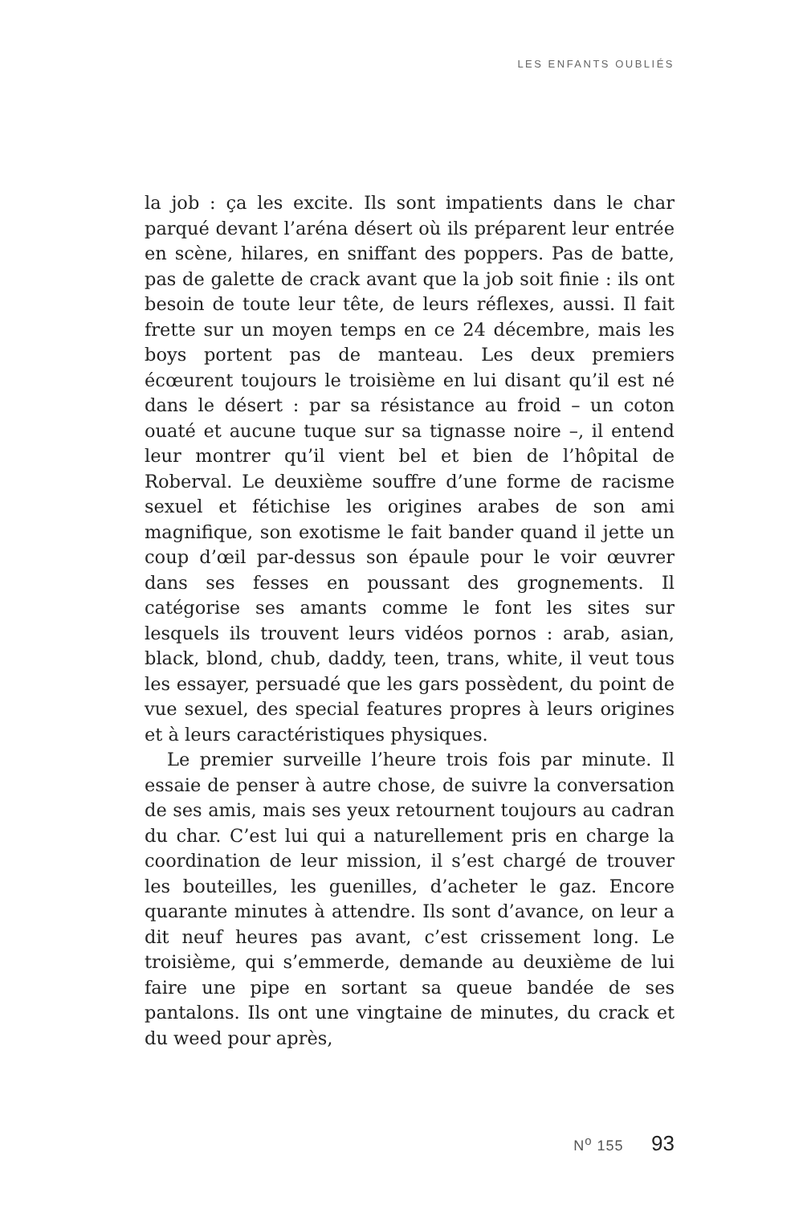LES ENFANTS OUBLIÉS
la job : ça les excite. Ils sont impatients dans le char parqué devant l’aréna désert où ils préparent leur entrée en scène, hilares, en sniffant des poppers. Pas de batte, pas de galette de crack avant que la job soit finie : ils ont besoin de toute leur tête, de leurs réflexes, aussi. Il fait frette sur un moyen temps en ce 24 décembre, mais les boys portent pas de manteau. Les deux premiers écœurent toujours le troisième en lui disant qu’il est né dans le désert : par sa résistance au froid – un coton ouaté et aucune tuque sur sa tignasse noire –, il entend leur montrer qu’il vient bel et bien de l’hôpital de Roberval. Le deuxième souffre d’une forme de racisme sexuel et fétichise les origines arabes de son ami magnifique, son exotisme le fait bander quand il jette un coup d’œil par-dessus son épaule pour le voir œuvrer dans ses fesses en poussant des grognements. Il catégorise ses amants comme le font les sites sur lesquels ils trouvent leurs vidéos pornos : arab, asian, black, blond, chub, daddy, teen, trans, white, il veut tous les essayer, persuadé que les gars possèdent, du point de vue sexuel, des special features propres à leurs origines et à leurs caractéristiques physiques.
Le premier surveille l’heure trois fois par minute. Il essaie de penser à autre chose, de suivre la conversation de ses amis, mais ses yeux retournent toujours au cadran du char. C’est lui qui a naturellement pris en charge la coordination de leur mission, il s’est chargé de trouver les bouteilles, les guenilles, d’acheter le gaz. Encore quarante minutes à attendre. Ils sont d’avance, on leur a dit neuf heures pas avant, c’est crissement long. Le troisième, qui s’emmerde, demande au deuxième de lui faire une pipe en sortant sa queue bandée de ses pantalons. Ils ont une vingtaine de minutes, du crack et du weed pour après,
N<sup>o</sup> 155 93